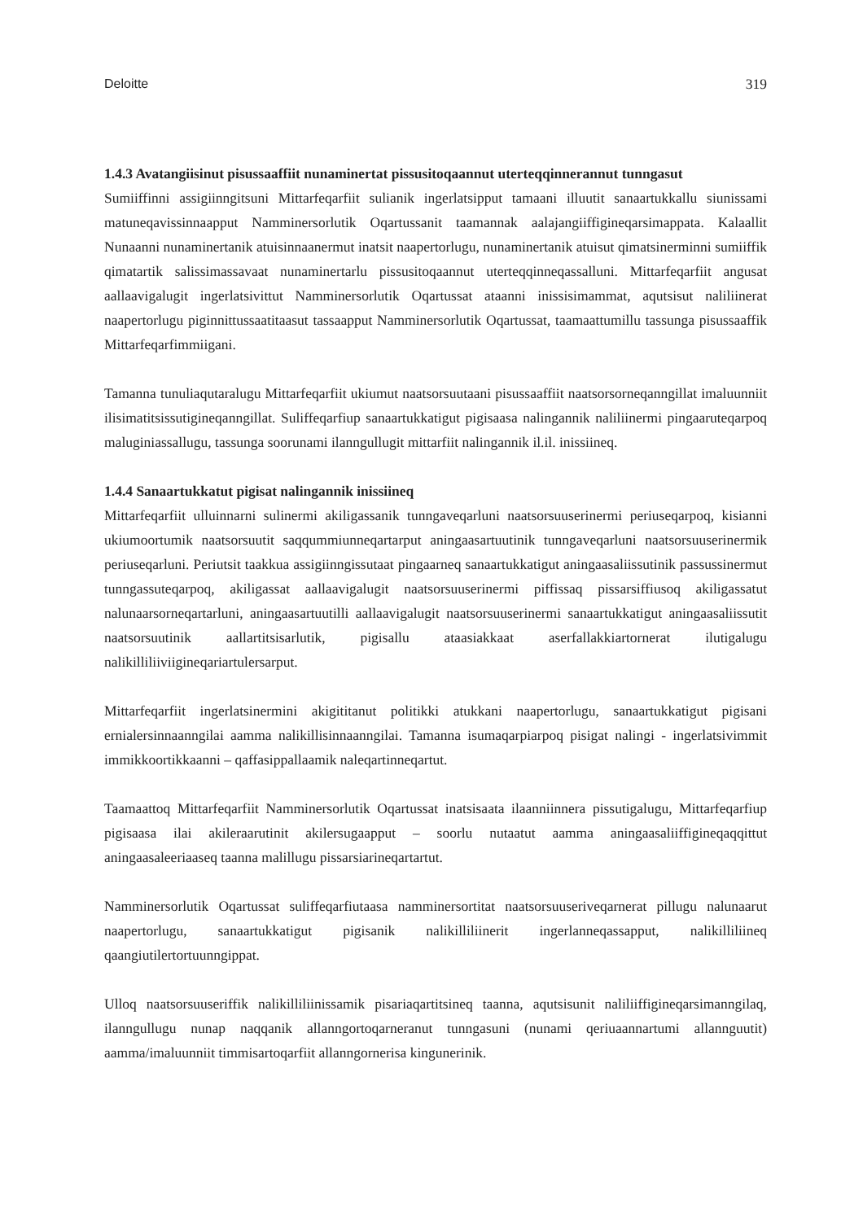Deloitte 319
1.4.3 Avatangiisinut pisussaaffiit nunaminertat pissusitoqaannut uterteqqinnerannut tunngasut
Sumiiffinni assigiinngitsuni Mittarfeqarfiit sulianik ingerlatsipput tamaani illuutit sanaartukkallu siunissami matuneqavissinnaapput Namminersorlutik Oqartussanit taamannak aalajangiif­figineqarsimappata. Kalaallit Nunaanni nunaminertanik atuisinnaanermut inatsit naapertorlugu, nunaminertanik atuisut qimatsinerminni sumiiffik qimatartik salissimassavaat nunaminertarlu pissusitoqaannut uterteqqinneqassalluni. Mittarfeqarfiit angusat aallaavigalugit ingerlatsivittut Namminersorlutik Oqartussat ataanni inissisimammat, aqutsisut naliliinerat naapertorlugu piginnittussaatitaasut tassaapput Namminersorlutik Oqartussat, taamaattumillu tassunga pisussaaffik Mittarfeqarfimmiigani.
Tamanna tunuliaqutaralugu Mittarfeqarfiit ukiumut naatsorsuutaani pisussaaffiit naatsorsorneqanngillat imaluunniit ilisimatitsissutigineqanngillat. Suliffeqarfiup sanaartukkatigut pigisaasa nalingannik naliliinermi pingaaruteqarpoq maluginiassallugu, tassunga soorunami ilanngullugit mittarfiit nalingannik il.il. inissiineq.
1.4.4 Sanaartukkatut pigisat nalingannik inissiineq
Mittarfeqarfiit ulluinnarni sulinermi akiligassanik tunngaveqarluni naatsorsuuserinermi periuseqarpoq, kisianni ukiumoortumik naatsorsuutit saqqummiunneqartarput aningaasartuutinik tunngaveqarluni naatsorsuuserinermik periuseqarluni. Periutsit taakkua assigiinngissutaat pingaarneq sanaartukkatigut aningaasaliissutinik passussinermut tunngassuteqarpoq, akiligassat aallaavigalugit naatsorsuuserinermi piffissaq pissarsiffiusoq akiligassatut nalunaarsorneqartarluni, aningaasartuutilli aallaavigalugit naatsorsuuserinermi sanaartukkatigut aningaasaliissutit naatsorsuutinik aallartitsisarlutik, pigisallu ataasiakkaat aserfallakkiartornerat ilutigalugu nalikilliliiviigineqariartulersarput.
Mittarfeqarfiit ingerlatsinermini akigititanut politikki atukkani naapertorlugu, sanaartukkatigut pigisani ernialersinnaanngilai aamma nalikillisinnaanngilai. Tamanna isumaqarpiarpoq pisigat nalingi - ingerlatsivimmit immikkoortikkaanni – qaffasippallaamik naleqartinneqartut.
Taamaattoq Mittarfeqarfiit Namminersorlutik Oqartussat inatsisaata ilaanniinnera pissutigalugu, Mittarfeqarfiup pigisaasa ilai akileraarutinit akilersugaapput – soorlu nutaatut aamma aningaasaliiffigineqaqqittut aningaasaleeriaaseq taanna malillugu pissarsiarineqartartut.
Namminersorlutik Oqartussat suliffeqarfiutaasa namminersortitat naatsorsuuseriveqarnerat pillugu nalunaarut naapertorlugu, sanaartukkatigut pigisanik nalikilliliinerit ingerlanneqassapput, nalikilliliineq qaangiutilertortuunngippat.
Ulloq naatsorsuuseriffik nalikilliliinissamik pisariaqartitsineq taanna, aqutsisunit naliliiffigineqar­simanngilaq, ilanngullugu nunap naqqanik allanngortoqarneranut tunngasuni (nunami qeriuaannartumi allannguutit) aamma/imaluunniit timmisartoqarfiit allanngornerisa kingunerinik.